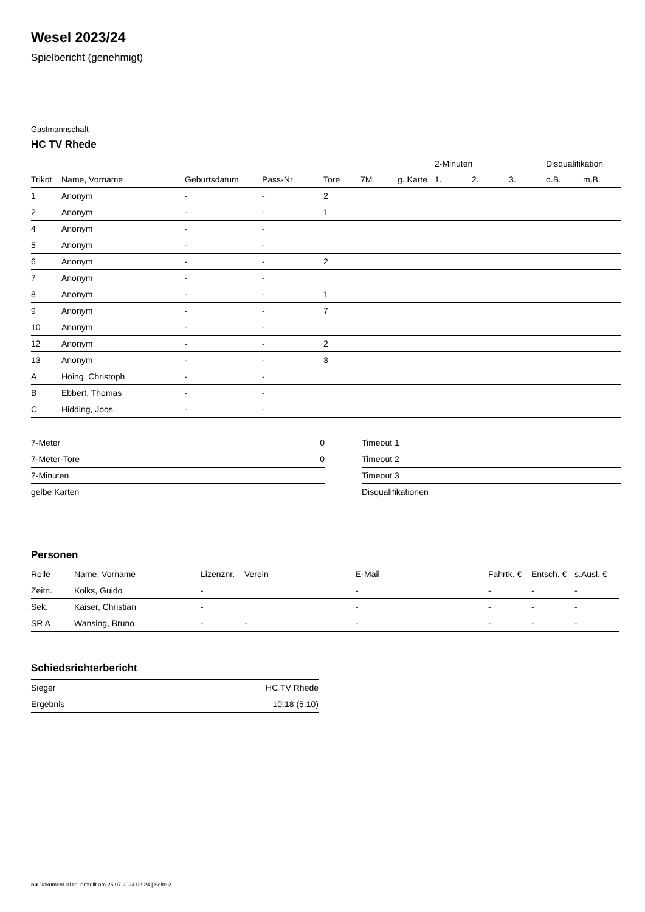Wesel 2023/24
Spielbericht (genehmigt)
Gastmannschaft
HC TV Rhede
| | | | | | | | 2-Minuten | | | Disqualifikation | |
| --- | --- | --- | --- | --- | --- | --- | --- | --- | --- | --- | --- |
| Trikot | Name, Vorname | Geburtsdatum | Pass-Nr | Tore | 7M | g. Karte | 1. | 2. | 3. | o.B. | m.B. |
| 1 | Anonym | - | - | 2 | | | | | | | |
| 2 | Anonym | - | - | 1 | | | | | | | |
| 4 | Anonym | - | - | | | | | | | | |
| 5 | Anonym | - | - | | | | | | | | |
| 6 | Anonym | - | - | 2 | | | | | | | |
| 7 | Anonym | - | - | | | | | | | | |
| 8 | Anonym | - | - | 1 | | | | | | | |
| 9 | Anonym | - | - | 7 | | | | | | | |
| 10 | Anonym | - | - | | | | | | | | |
| 12 | Anonym | - | - | 2 | | | | | | | |
| 13 | Anonym | - | - | 3 | | | | | | | |
| A | Höing, Christoph | - | - | | | | | | | | |
| B | Ebbert, Thomas | - | - | | | | | | | | |
| C | Hidding, Joos | - | - | | | | | | | | |
| 7-Meter | 0 |
| 7-Meter-Tore | 0 |
| 2-Minuten | |
| gelbe Karten | |
| Timeout 1 |
| Timeout 2 |
| Timeout 3 |
| Disqualifikationen |
Personen
| Rolle | Name, Vorname | Lizenznr. | Verein | E-Mail | Fahrtk. € | Entsch. € | s.Ausl. € |
| --- | --- | --- | --- | --- | --- | --- | --- |
| Zeitn. | Kolks, Guido | - | | - | - | - | - |
| Sek. | Kaiser, Christian | - | | - | - | - | - |
| SR A | Wansing, Bruno | - | - | - | - | - | - |
Schiedsrichterbericht
| Sieger | HC TV Rhede |
| Ergebnis | 10:18 (5:10) |
nu.Dokument 011e, erstellt am 25.07.2024 02:24 | Seite 2